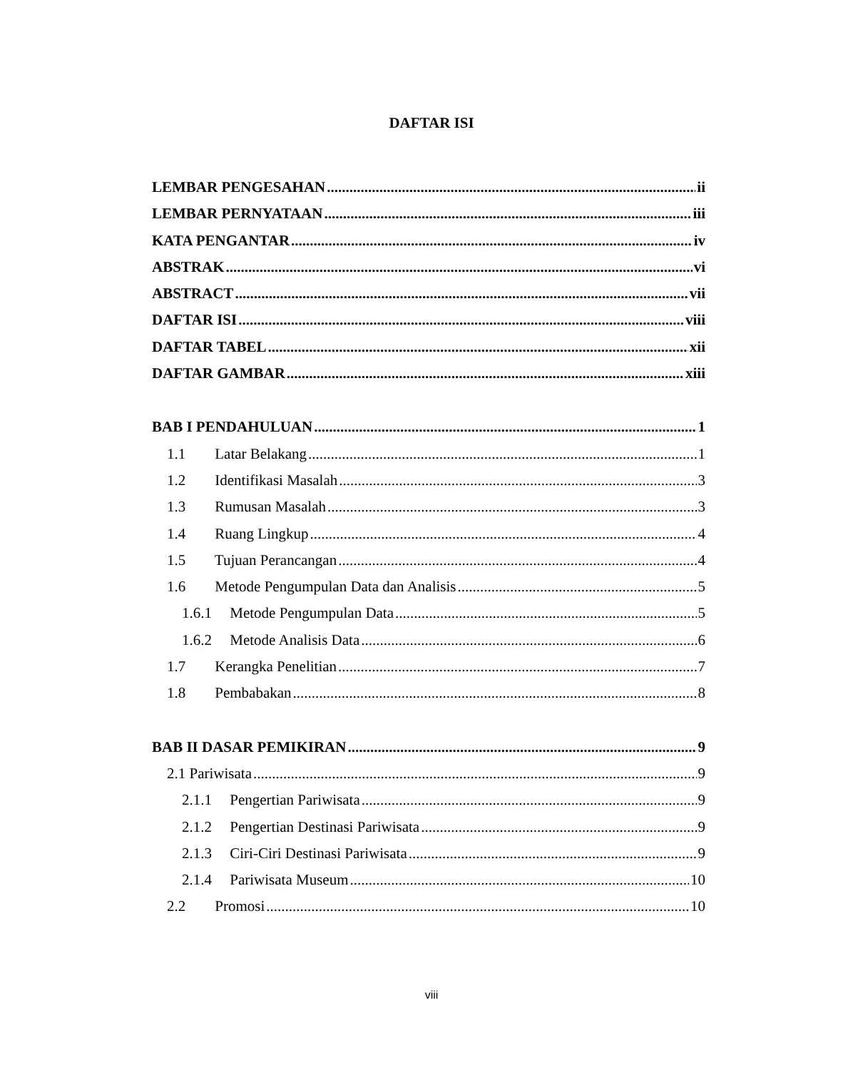DAFTAR ISI
LEMBAR PENGESAHAN ii
LEMBAR PERNYATAAN iii
KATA PENGANTAR iv
ABSTRAK vi
ABSTRACT vii
DAFTAR ISI viii
DAFTAR TABEL xii
DAFTAR GAMBAR xiii
BAB I PENDAHULUAN 1
1.1 Latar Belakang 1
1.2 Identifikasi Masalah 3
1.3 Rumusan Masalah 3
1.4 Ruang Lingkup 4
1.5 Tujuan Perancangan 4
1.6 Metode Pengumpulan Data dan Analisis 5
1.6.1 Metode Pengumpulan Data 5
1.6.2 Metode Analisis Data 6
1.7 Kerangka Penelitian 7
1.8 Pembabakan 8
BAB II DASAR PEMIKIRAN 9
2.1 Pariwisata 9
2.1.1 Pengertian Pariwisata 9
2.1.2 Pengertian Destinasi Pariwisata 9
2.1.3 Ciri-Ciri Destinasi Pariwisata 9
2.1.4 Pariwisata Museum 10
2.2 Promosi 10
viii